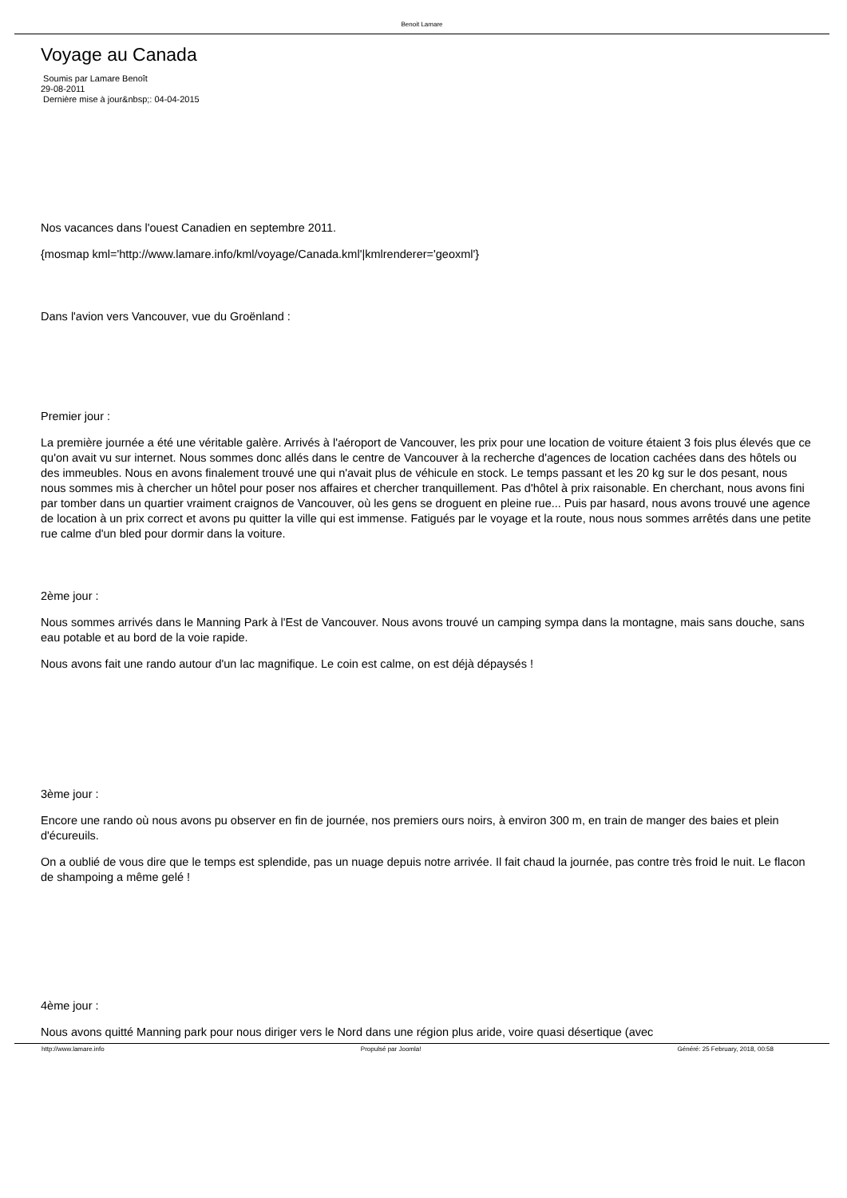Benoit Lamare
Voyage au Canada
Soumis par Lamare Benoît
29-08-2011
Dernière mise à jour&nbsp;: 04-04-2015
Nos vacances dans l'ouest Canadien en septembre 2011.
{mosmap kml='http://www.lamare.info/kml/voyage/Canada.kml'|kmlrenderer='geoxml'}
Dans l'avion vers Vancouver, vue du Groënland :
Premier jour :
La première journée a été une véritable galère. Arrivés à l'aéroport de Vancouver, les prix pour une location de voiture étaient 3 fois plus élevés que ce qu'on avait vu sur internet. Nous sommes donc allés dans le centre de Vancouver à la recherche d'agences de location cachées dans des hôtels ou des immeubles. Nous en avons finalement trouvé une qui n'avait plus de véhicule en stock. Le temps passant et les 20 kg sur le dos pesant, nous nous sommes mis à chercher un hôtel pour poser nos affaires et chercher tranquillement. Pas d'hôtel à prix raisonable. En cherchant, nous avons fini par tomber dans un quartier vraiment craignos de Vancouver, où les gens se droguent en pleine rue... Puis par hasard, nous avons trouvé une agence de location à un prix correct et avons pu quitter la ville qui est immense. Fatigués par le voyage et la route, nous nous sommes arrêtés dans une petite rue calme d'un bled pour dormir dans la voiture.
2ème jour :
Nous sommes arrivés dans le Manning Park à l'Est de Vancouver. Nous avons trouvé un camping sympa dans la montagne, mais sans douche, sans eau potable et au bord de la voie rapide.
Nous avons fait une rando autour d'un lac magnifique. Le coin est calme, on est déjà dépaysés !
3ème jour :
Encore une rando où nous avons pu observer en fin de journée, nos premiers ours noirs, à environ 300 m, en train de manger des baies et plein d'écureuils.
On a oublié de vous dire que le temps est splendide, pas un nuage depuis notre arrivée. Il fait chaud la journée, pas contre très froid le nuit. Le flacon de shampoing a même gelé !
4ème jour :
Nous avons quitté Manning park pour nous diriger vers le Nord dans une région plus aride, voire quasi désertique (avec
http://www.lamare.info Propulsé par Joomla! Généré: 25 February, 2018, 00:58